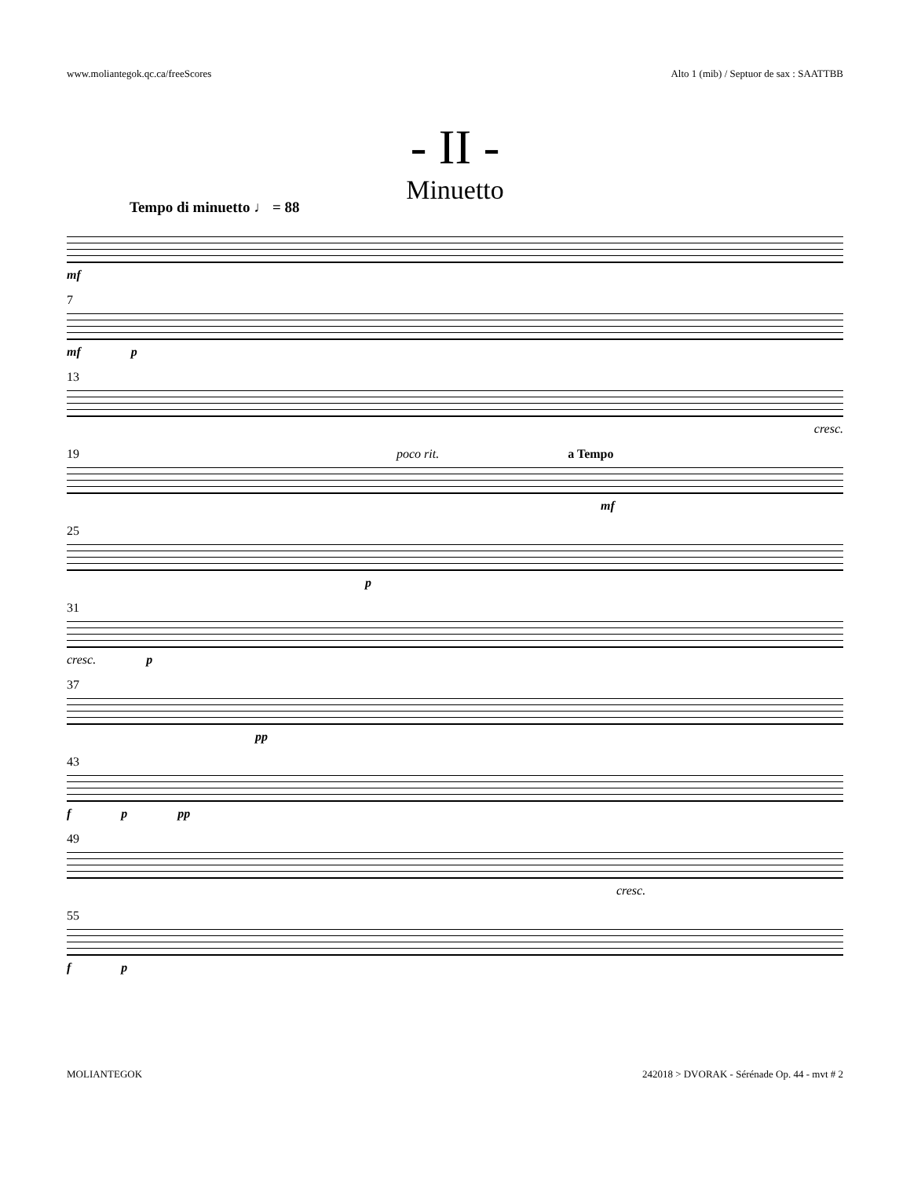www.moliantegok.qc.ca/freeScores Alto 1 (mib) / Septuor de sax : SAATTBB
- II -
Minuetto
Tempo di minuetto ♩ = 88
mf
7
mf p
13
cresc.
19 poco rit. a Tempo
mf
25
p
31
cresc. p
37
pp
43
f p pp
49
cresc.
55
f p
MOLIANTEGOK 242018 > DVORAK - Sérénade Op. 44 - mvt # 2